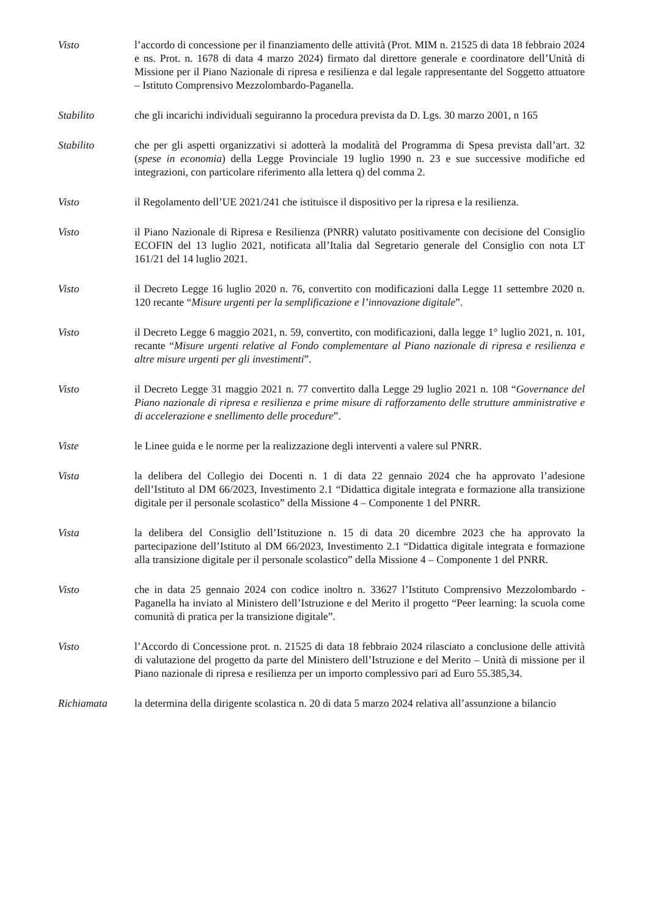Visto l’accordo di concessione per il finanziamento delle attività (Prot. MIM n. 21525 di data 18 febbraio 2024 e ns. Prot. n. 1678 di data 4 marzo 2024) firmato dal direttore generale e coordinatore dell’Unità di Missione per il Piano Nazionale di ripresa e resilienza e dal legale rappresentante del Soggetto attuatore – Istituto Comprensivo Mezzolombardo-Paganella.
Stabilito che gli incarichi individuali seguiranno la procedura prevista da D. Lgs. 30 marzo 2001, n 165
Stabilito che per gli aspetti organizzativi si adotterà la modalità del Programma di Spesa prevista dall’art. 32 (spese in economia) della Legge Provinciale 19 luglio 1990 n. 23 e sue successive modifiche ed integrazioni, con particolare riferimento alla lettera q) del comma 2.
Visto il Regolamento dell’UE 2021/241 che istituisce il dispositivo per la ripresa e la resilienza.
Visto il Piano Nazionale di Ripresa e Resilienza (PNRR) valutato positivamente con decisione del Consiglio ECOFIN del 13 luglio 2021, notificata all’Italia dal Segretario generale del Consiglio con nota LT 161/21 del 14 luglio 2021.
Visto il Decreto Legge 16 luglio 2020 n. 76, convertito con modificazioni dalla Legge 11 settembre 2020 n. 120 recante “Misure urgenti per la semplificazione e l’innovazione digitale”.
Visto il Decreto Legge 6 maggio 2021, n. 59, convertito, con modificazioni, dalla legge 1° luglio 2021, n. 101, recante “Misure urgenti relative al Fondo complementare al Piano nazionale di ripresa e resilienza e altre misure urgenti per gli investimenti”.
Visto il Decreto Legge 31 maggio 2021 n. 77 convertito dalla Legge 29 luglio 2021 n. 108 “Governance del Piano nazionale di ripresa e resilienza e prime misure di rafforzamento delle strutture amministrative e di accelerazione e snellimento delle procedure”.
Viste le Linee guida e le norme per la realizzazione degli interventi a valere sul PNRR.
Vista la delibera del Collegio dei Docenti n. 1 di data 22 gennaio 2024 che ha approvato l’adesione dell’Istituto al DM 66/2023, Investimento 2.1 “Didattica digitale integrata e formazione alla transizione digitale per il personale scolastico” della Missione 4 – Componente 1 del PNRR.
Vista la delibera del Consiglio dell’Istituzione n. 15 di data 20 dicembre 2023 che ha approvato la partecipazione dell’Istituto al DM 66/2023, Investimento 2.1 “Didattica digitale integrata e formazione alla transizione digitale per il personale scolastico” della Missione 4 – Componente 1 del PNRR.
Visto che in data 25 gennaio 2024 con codice inoltro n. 33627 l’Istituto Comprensivo Mezzolombardo -Paganella ha inviato al Ministero dell’Istruzione e del Merito il progetto “Peer learning: la scuola come comunità di pratica per la transizione digitale”.
Visto l’Accordo di Concessione prot. n. 21525 di data 18 febbraio 2024 rilasciato a conclusione delle attività di valutazione del progetto da parte del Ministero dell’Istruzione e del Merito – Unità di missione per il Piano nazionale di ripresa e resilienza per un importo complessivo pari ad Euro 55.385,34.
Richiamata la determina della dirigente scolastica n. 20 di data 5 marzo 2024 relativa all’assunzione a bilancio